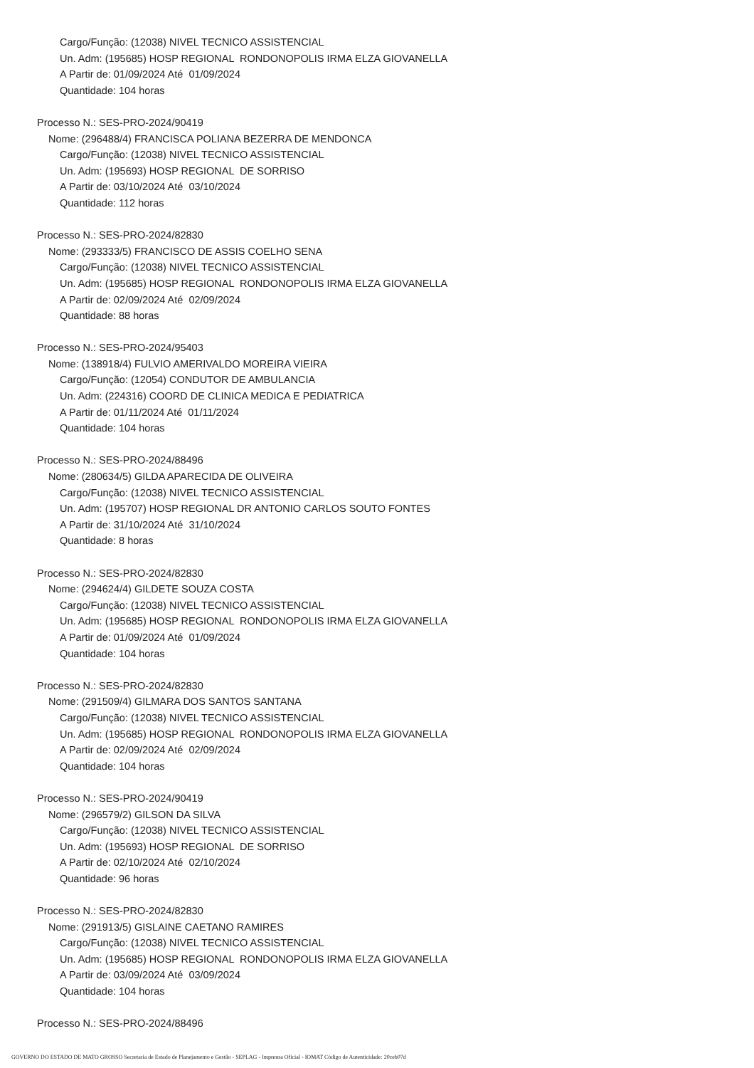Cargo/Função: (12038) NIVEL TECNICO ASSISTENCIAL
Un. Adm: (195685) HOSP REGIONAL RONDONOPOLIS IRMA ELZA GIOVANELLA
A Partir de: 01/09/2024 Até 01/09/2024
Quantidade: 104 horas
Processo N.: SES-PRO-2024/90419
Nome: (296488/4) FRANCISCA POLIANA BEZERRA DE MENDONCA
Cargo/Função: (12038) NIVEL TECNICO ASSISTENCIAL
Un. Adm: (195693) HOSP REGIONAL DE SORRISO
A Partir de: 03/10/2024 Até 03/10/2024
Quantidade: 112 horas
Processo N.: SES-PRO-2024/82830
Nome: (293333/5) FRANCISCO DE ASSIS COELHO SENA
Cargo/Função: (12038) NIVEL TECNICO ASSISTENCIAL
Un. Adm: (195685) HOSP REGIONAL RONDONOPOLIS IRMA ELZA GIOVANELLA
A Partir de: 02/09/2024 Até 02/09/2024
Quantidade: 88 horas
Processo N.: SES-PRO-2024/95403
Nome: (138918/4) FULVIO AMERIVALDO MOREIRA VIEIRA
Cargo/Função: (12054) CONDUTOR DE AMBULANCIA
Un. Adm: (224316) COORD DE CLINICA MEDICA E PEDIATRICA
A Partir de: 01/11/2024 Até 01/11/2024
Quantidade: 104 horas
Processo N.: SES-PRO-2024/88496
Nome: (280634/5) GILDA APARECIDA DE OLIVEIRA
Cargo/Função: (12038) NIVEL TECNICO ASSISTENCIAL
Un. Adm: (195707) HOSP REGIONAL DR ANTONIO CARLOS SOUTO FONTES
A Partir de: 31/10/2024 Até 31/10/2024
Quantidade: 8 horas
Processo N.: SES-PRO-2024/82830
Nome: (294624/4) GILDETE SOUZA COSTA
Cargo/Função: (12038) NIVEL TECNICO ASSISTENCIAL
Un. Adm: (195685) HOSP REGIONAL RONDONOPOLIS IRMA ELZA GIOVANELLA
A Partir de: 01/09/2024 Até 01/09/2024
Quantidade: 104 horas
Processo N.: SES-PRO-2024/82830
Nome: (291509/4) GILMARA DOS SANTOS SANTANA
Cargo/Função: (12038) NIVEL TECNICO ASSISTENCIAL
Un. Adm: (195685) HOSP REGIONAL RONDONOPOLIS IRMA ELZA GIOVANELLA
A Partir de: 02/09/2024 Até 02/09/2024
Quantidade: 104 horas
Processo N.: SES-PRO-2024/90419
Nome: (296579/2) GILSON DA SILVA
Cargo/Função: (12038) NIVEL TECNICO ASSISTENCIAL
Un. Adm: (195693) HOSP REGIONAL DE SORRISO
A Partir de: 02/10/2024 Até 02/10/2024
Quantidade: 96 horas
Processo N.: SES-PRO-2024/82830
Nome: (291913/5) GISLAINE CAETANO RAMIRES
Cargo/Função: (12038) NIVEL TECNICO ASSISTENCIAL
Un. Adm: (195685) HOSP REGIONAL RONDONOPOLIS IRMA ELZA GIOVANELLA
A Partir de: 03/09/2024 Até 03/09/2024
Quantidade: 104 horas
Processo N.: SES-PRO-2024/88496
GOVERNO DO ESTADO DE MATO GROSSO Secretaria de Estado de Planejamento e Gestão - SEPLAG - Imprensa Oficial - IOMAT Código de Autenticidade: 20ceb07d